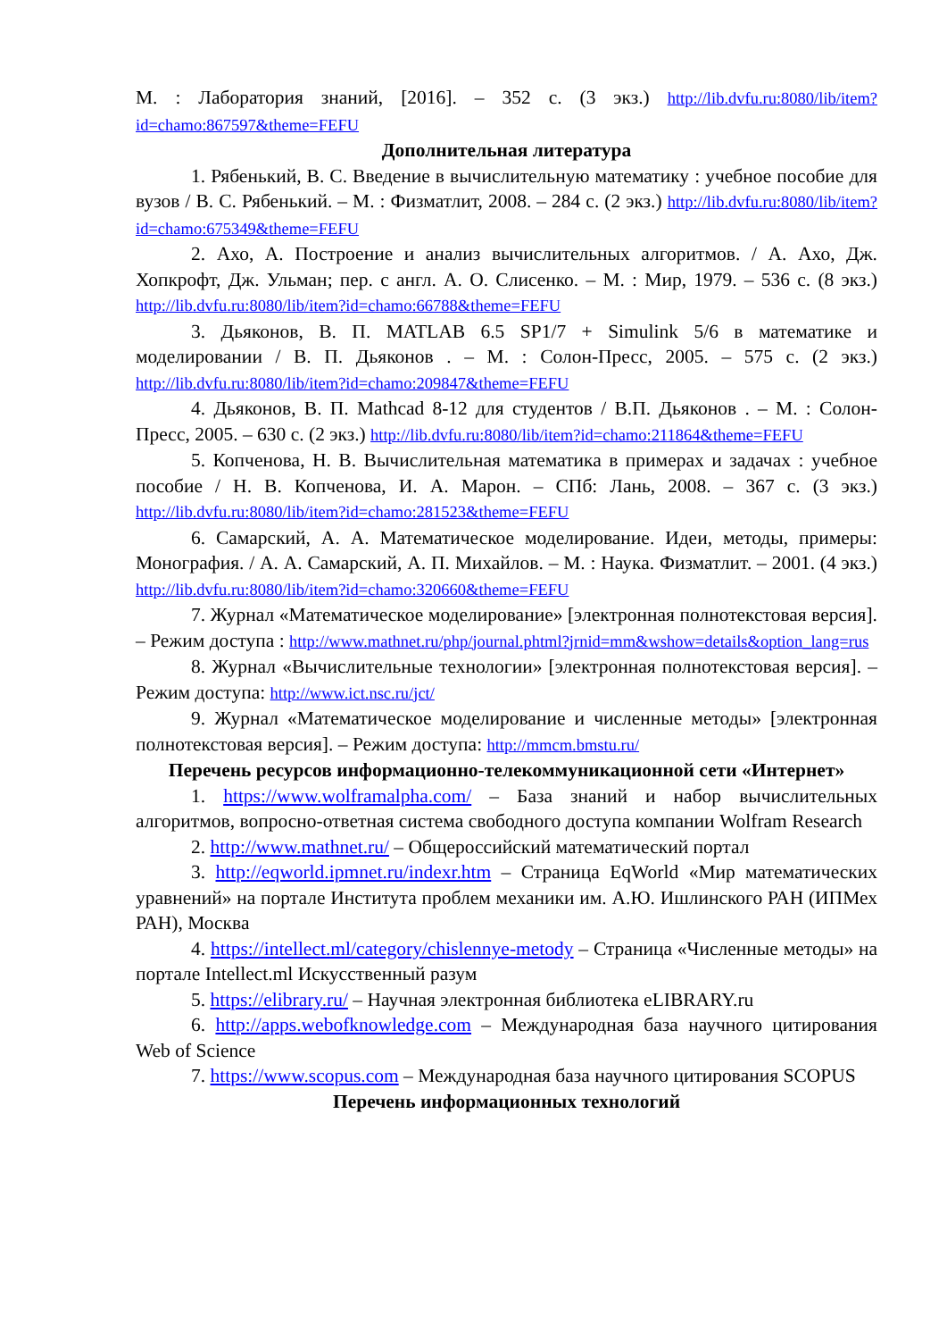М. : Лаборатория знаний, [2016]. – 352 с. (3 экз.) http://lib.dvfu.ru:8080/lib/item?id=chamo:867597&theme=FEFU
Дополнительная литература
1. Рябенький, В. С. Введение в вычислительную математику : учебное пособие для вузов / В. С. Рябенький. – М. : Физматлит, 2008. – 284 с. (2 экз.) http://lib.dvfu.ru:8080/lib/item?id=chamo:675349&theme=FEFU
2. Ахо, А. Построение и анализ вычислительных алгоритмов. / А. Ахо, Дж. Хопкрофт, Дж. Ульман; пер. с англ. А. О. Слисенко. – М. : Мир, 1979. – 536 с. (8 экз.) http://lib.dvfu.ru:8080/lib/item?id=chamo:66788&theme=FEFU
3. Дьяконов, В. П. MATLAB 6.5 SP1/7 + Simulink 5/6 в математике и моделировании / В. П. Дьяконов . – М. : Солон-Пресс, 2005. – 575 с. (2 экз.) http://lib.dvfu.ru:8080/lib/item?id=chamo:209847&theme=FEFU
4. Дьяконов, В. П. Mathcad 8-12 для студентов / В.П. Дьяконов . – М. : Солон-Пресс, 2005. – 630 с. (2 экз.) http://lib.dvfu.ru:8080/lib/item?id=chamo:211864&theme=FEFU
5. Копченова, Н. В. Вычислительная математика в примерах и задачах : учебное пособие / Н. В. Копченова, И. А. Марон. – СПб: Лань, 2008. – 367 с. (3 экз.) http://lib.dvfu.ru:8080/lib/item?id=chamo:281523&theme=FEFU
6. Самарский, А. А. Математическое моделирование. Идеи, методы, примеры: Монография. / А. А. Самарский, А. П. Михайлов. – М. : Наука. Физматлит. – 2001. (4 экз.) http://lib.dvfu.ru:8080/lib/item?id=chamo:320660&theme=FEFU
7. Журнал «Математическое моделирование» [электронная полнотекстовая версия]. – Режим доступа : http://www.mathnet.ru/php/journal.phtml?jrnid=mm&wshow=details&option_lang=rus
8. Журнал «Вычислительные технологии» [электронная полнотекстовая версия]. – Режим доступа: http://www.ict.nsc.ru/jct/
9. Журнал «Математическое моделирование и численные методы» [электронная полнотекстовая версия]. – Режим доступа: http://mmcm.bmstu.ru/
Перечень ресурсов информационно-телекоммуникационной сети «Интернет»
1. https://www.wolframalpha.com/ – База знаний и набор вычислительных алгоритмов, вопросно-ответная система свободного доступа компании Wolfram Research
2. http://www.mathnet.ru/ – Общероссийский математический портал
3. http://eqworld.ipmnet.ru/indexr.htm – Страница EqWorld «Мир математических уравнений» на портале Института проблем механики им. А.Ю. Ишлинского РАН (ИПМех РАН), Москва
4. https://intellect.ml/category/chislennye-metody – Страница «Численные методы» на портале Intellect.ml Искусственный разум
5. https://elibrary.ru/ – Научная электронная библиотека eLIBRARY.ru
6. http://apps.webofknowledge.com – Международная база научного цитирования Web of Science
7. https://www.scopus.com – Международная база научного цитирования SCOPUS
Перечень информационных технологий